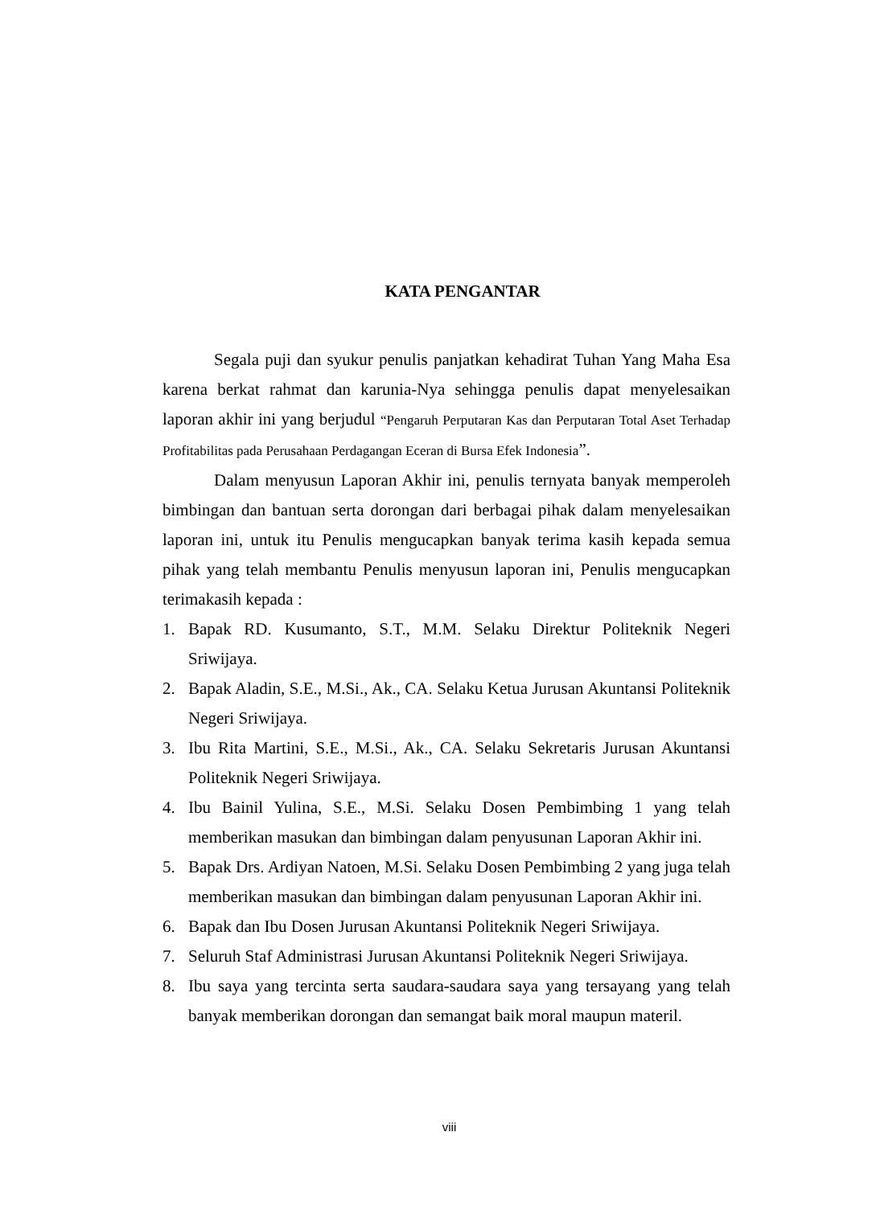KATA PENGANTAR
Segala puji dan syukur penulis panjatkan kehadirat Tuhan Yang Maha Esa karena berkat rahmat dan karunia-Nya sehingga penulis dapat menyelesaikan laporan akhir ini yang berjudul “Pengaruh Perputaran Kas dan Perputaran Total Aset Terhadap Profitabilitas pada Perusahaan Perdagangan Eceran di Bursa Efek Indonesia”.
Dalam menyusun Laporan Akhir ini, penulis ternyata banyak memperoleh bimbingan dan bantuan serta dorongan dari berbagai pihak dalam menyelesaikan laporan ini, untuk itu Penulis mengucapkan banyak terima kasih kepada semua pihak yang telah membantu Penulis menyusun laporan ini, Penulis mengucapkan terimakasih kepada :
1. Bapak RD. Kusumanto, S.T., M.M. Selaku Direktur Politeknik Negeri Sriwijaya.
2. Bapak Aladin, S.E., M.Si., Ak., CA. Selaku Ketua Jurusan Akuntansi Politeknik Negeri Sriwijaya.
3. Ibu Rita Martini, S.E., M.Si., Ak., CA. Selaku Sekretaris Jurusan Akuntansi Politeknik Negeri Sriwijaya.
4. Ibu Bainil Yulina, S.E., M.Si. Selaku Dosen Pembimbing 1 yang telah memberikan masukan dan bimbingan dalam penyusunan Laporan Akhir ini.
5. Bapak Drs. Ardiyan Natoen, M.Si. Selaku Dosen Pembimbing 2 yang juga telah memberikan masukan dan bimbingan dalam penyusunan Laporan Akhir ini.
6. Bapak dan Ibu Dosen Jurusan Akuntansi Politeknik Negeri Sriwijaya.
7. Seluruh Staf Administrasi Jurusan Akuntansi Politeknik Negeri Sriwijaya.
8. Ibu saya yang tercinta serta saudara-saudara saya yang tersayang yang telah banyak memberikan dorongan dan semangat baik moral maupun materil.
viii